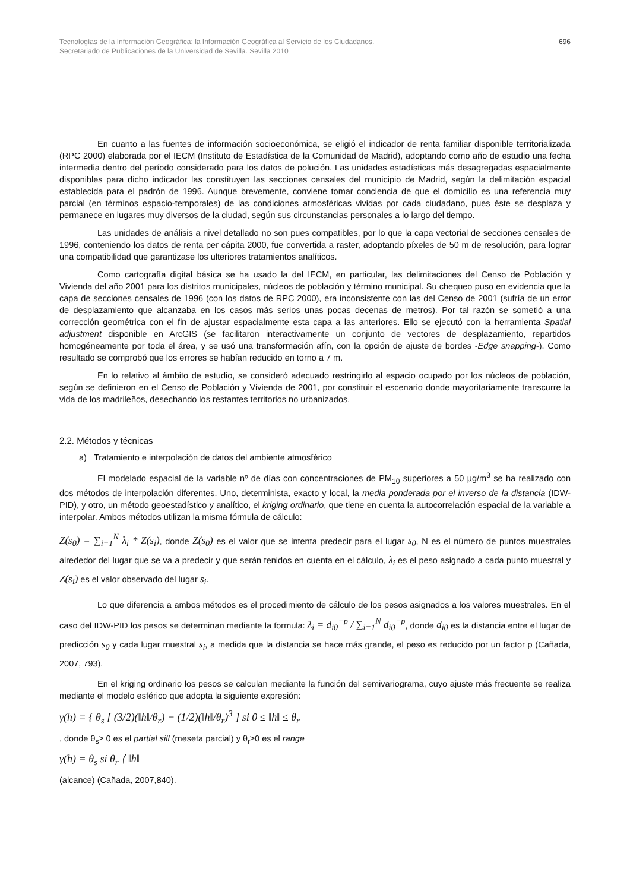Tecnologías de la Información Geográfica: la Información Geográfica al Servicio de los Ciudadanos.
Secretariado de Publicaciones de la Universidad de Sevilla. Sevilla 2010
696
En cuanto a las fuentes de información socioeconómica, se eligió el indicador de renta familiar disponible territorializada (RPC 2000) elaborada por el IECM (Instituto de Estadística de la Comunidad de Madrid), adoptando como año de estudio una fecha intermedia dentro del período considerado para los datos de polución. Las unidades estadísticas más desagregadas espacialmente disponibles para dicho indicador las constituyen las secciones censales del municipio de Madrid, según la delimitación espacial establecida para el padrón de 1996. Aunque brevemente, conviene tomar conciencia de que el domicilio es una referencia muy parcial (en términos espacio-temporales) de las condiciones atmosféricas vividas por cada ciudadano, pues éste se desplaza y permanece en lugares muy diversos de la ciudad, según sus circunstancias personales a lo largo del tiempo.
Las unidades de análisis a nivel detallado no son pues compatibles, por lo que la capa vectorial de secciones censales de 1996, conteniendo los datos de renta per cápita 2000, fue convertida a raster, adoptando píxeles de 50 m de resolución, para lograr una compatibilidad que garantizase los ulteriores tratamientos analíticos.
Como cartografía digital básica se ha usado la del IECM, en particular, las delimitaciones del Censo de Población y Vivienda del año 2001 para los distritos municipales, núcleos de población y término municipal. Su chequeo puso en evidencia que la capa de secciones censales de 1996 (con los datos de RPC 2000), era inconsistente con las del Censo de 2001 (sufría de un error de desplazamiento que alcanzaba en los casos más serios unas pocas decenas de metros). Por tal razón se sometió a una corrección geométrica con el fin de ajustar espacialmente esta capa a las anteriores. Ello se ejecutó con la herramienta Spatial adjustment disponible en ArcGIS (se facilitaron interactivamente un conjunto de vectores de desplazamiento, repartidos homogéneamente por toda el área, y se usó una transformación afín, con la opción de ajuste de bordes -Edge snapping-). Como resultado se comprobó que los errores se habían reducido en torno a 7 m.
En lo relativo al ámbito de estudio, se consideró adecuado restringirlo al espacio ocupado por los núcleos de población, según se definieron en el Censo de Población y Vivienda de 2001, por constituir el escenario donde mayoritariamente transcurre la vida de los madrileños, desechando los restantes territorios no urbanizados.
2.2. Métodos y técnicas
a) Tratamiento e interpolación de datos del ambiente atmosférico
El modelado espacial de la variable nº de días con concentraciones de PM<sub>10</sub> superiores a 50 µg/m<sup>3</sup> se ha realizado con dos métodos de interpolación diferentes. Uno, determinista, exacto y local, la media ponderada por el inverso de la distancia (IDW-PID), y otro, un método geoestadístico y analítico, el kriging ordinario, que tiene en cuenta la autocorrelación espacial de la variable a interpolar. Ambos métodos utilizan la misma fórmula de cálculo:
Z(s<sub>0</sub>) = ∑<sub>i=1</sub><sup>N</sup> λ<sub>i</sub> * Z(s<sub>i</sub>), donde Z(s<sub>0</sub>) es el valor que se intenta predecir para el lugar s<sub>0</sub>, N es el número de puntos muestrales alrededor del lugar que se va a predecir y que serán tenidos en cuenta en el cálculo, λ<sub>i</sub> es el peso asignado a cada punto muestral y Z(s<sub>i</sub>) es el valor observado del lugar s<sub>i</sub>.
Lo que diferencia a ambos métodos es el procedimiento de cálculo de los pesos asignados a los valores muestrales. En el caso del IDW-PID los pesos se determinan mediante la formula: λ<sub>i</sub> = d<sub>i0</sub><sup>−p</sup> / ∑<sub>i=1</sub><sup>N</sup> d<sub>i0</sub><sup>−p</sup>, donde d<sub>i0</sub> es la distancia entre el lugar de predicción s<sub>0</sub> y cada lugar muestral s<sub>i</sub>, a medida que la distancia se hace más grande, el peso es reducido por un factor p (Cañada, 2007, 793).
En el kriging ordinario los pesos se calculan mediante la función del semivariograma, cuyo ajuste más frecuente se realiza mediante el modelo esférico que adopta la siguiente expresión:
γ(h) = { θ<sub>s</sub> [ (3/2)(‖h‖/θ<sub>r</sub>) − (1/2)(‖h‖/θ<sub>r</sub>)<sup>3</sup> ] si 0 ≤ ‖h‖ ≤ θ<sub>r</sub>
, donde θ<sub>s</sub>≥ 0 es el partial sill (meseta parcial) y θ<sub>r</sub>≥0 es el range
γ(h) = θ<sub>s</sub> si θ<sub>r</sub> ⟨ ‖h‖
(alcance) (Cañada, 2007,840).